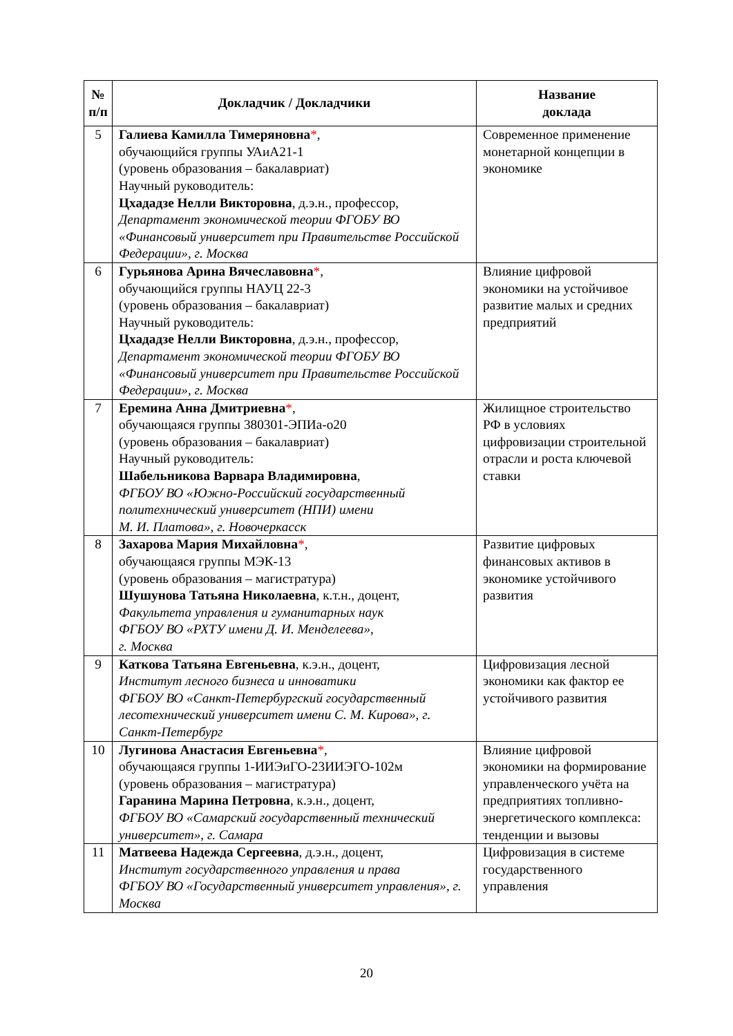| № п/п | Докладчик / Докладчики | Название доклада |
| --- | --- | --- |
| 5 | Галиева Камилла Тимеряновна * , обучающийся группы УАиА21-1 (уровень образования – бакалавриат) Научный руководитель: Цхададзе Нелли Викторовна , д.э.н., профессор, Департамент экономической теории ФГОБУ ВО «Финансовый университет при Правительстве Российской Федерации», г. Москва | Современное применение монетарной концепции в экономике |
| 6 | Гурьянова Арина Вячеславовна * , обучающийся группы НАУЦ 22-3 (уровень образования – бакалавриат) Научный руководитель: Цхададзе Нелли Викторовна , д.э.н., профессор, Департамент экономической теории ФГОБУ ВО «Финансовый университет при Правительстве Российской Федерации», г. Москва | Влияние цифровой экономики на устойчивое развитие малых и средних предприятий |
| 7 | Еремина Анна Дмитриевна * , обучающаяся группы 380301-ЭПИа-о20 (уровень образования – бакалавриат) Научный руководитель: Шабельникова Варвара Владимировна , ФГБОУ ВО «Южно-Российский государственный политехнический университет (НПИ) имени М. И. Платова», г. Новочеркасск | Жилищное строительство РФ в условиях цифровизации строительной отрасли и роста ключевой ставки |
| 8 | Захарова Мария Михайловна * , обучающаяся группы МЭК-13 (уровень образования – магистратура) Шушунова Татьяна Николаевна , к.т.н., доцент, Факультета управления и гуманитарных наук ФГБОУ ВО «РХТУ имени Д. И. Менделеева», г. Москва | Развитие цифровых финансовых активов в экономике устойчивого развития |
| 9 | Каткова Татьяна Евгеньевна , к.э.н., доцент, Институт лесного бизнеса и инноватики ФГБОУ ВО «Санкт-Петербургский государственный лесотехнический университет имени С. М. Кирова», г. Санкт-Петербург | Цифровизация лесной экономики как фактор ее устойчивого развития |
| 10 | Лугинова Анастасия Евгеньевна * , обучающаяся группы 1-ИИЭиГО-23ИИЭГО-102м (уровень образования – магистратура) Гаранина Марина Петровна , к.э.н., доцент, ФГБОУ ВО «Самарский государственный технический университет», г. Самара | Влияние цифровой экономики на формирование управленческого учёта на предприятиях топливно-энергетического комплекса: тенденции и вызовы |
| 11 | Матвеева Надежда Сергеевна , д.э.н., доцент, Институт государственного управления и права ФГБОУ ВО «Государственный университет управления», г. Москва | Цифровизация в системе государственного управления |
20